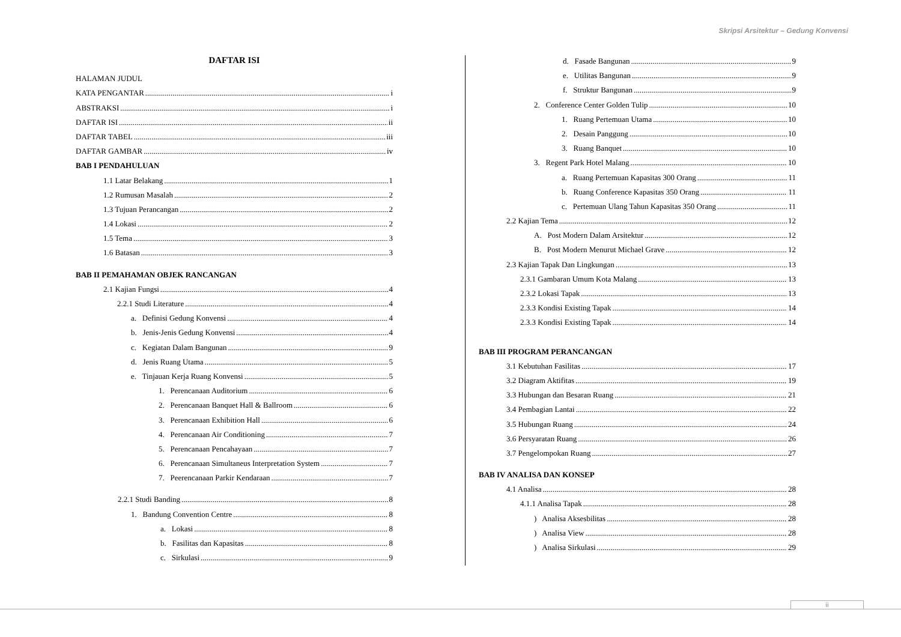Skripsi Arsitektur – Gedung Konvensi
DAFTAR ISI
HALAMAN JUDUL
KATA PENGANTAR i
ABSTRAKSI i
DAFTAR ISI ii
DAFTAR TABEL iii
DAFTAR GAMBAR iv
BAB I PENDAHULUAN
1.1 Latar Belakang 1
1.2 Rumusan Masalah 2
1.3 Tujuan Perancangan 2
1.4 Lokasi 2
1.5 Tema 3
1.6 Batasan 3
BAB II PEMAHAMAN OBJEK RANCANGAN
2.1 Kajian Fungsi 4
2.2.1 Studi Literature 4
a. Definisi Gedung Konvensi 4
b. Jenis-Jenis Gedung Konvensi 4
c. Kegiatan Dalam Bangunan 9
d. Jenis Ruang Utama 5
e. Tinjauan Kerja Ruang Konvensi 5
1. Perencanaan Auditorium 6
2. Perencanaan Banquet Hall & Ballroom 6
3. Perencanaan Exhibition Hall 6
4. Perencanaan Air Conditioning 7
5. Perencanaan Pencahayaan 7
6. Perencanaan Simultaneus Interpretation System 7
7. Peerencanaan Parkir Kendaraan 7
2.2.1 Studi Banding 8
1. Bandung Convention Centre 8
a. Lokasi 8
b. Fasilitas dan Kapasitas 8
c. Sirkulasi 9
d. Fasade Bangunan 9
e. Utilitas Bangunan 9
f. Struktur Bangunan 9
2. Conference Center Golden Tulip 10
1. Ruang Pertemuan Utama 10
2. Desain Panggung 10
3. Ruang Banquet 10
3. Regent Park Hotel Malang 10
a. Ruang Pertemuan Kapasitas 300 Orang 11
b. Ruang Conference Kapasitas 350 Orang 11
c. Pertemuan Ulang Tahun Kapasitas 350 Orang 11
2.2 Kajian Tema 12
A. Post Modern Dalam Arsitektur 12
B. Post Modern Menurut Michael Grave 12
2.3 Kajian Tapak Dan Lingkungan 13
2.3.1 Gambaran Umum Kota Malang 13
2.3.2 Lokasi Tapak 13
2.3.3 Kondisi Existing Tapak 14
2.3.3 Kondisi Existing Tapak 14
BAB III PROGRAM PERANCANGAN
3.1 Kebutuhan Fasilitas 17
3.2 Diagram Aktifitas 19
3.3 Hubungan dan Besaran Ruang 21
3.4 Pembagian Lantai 22
3.5 Hubungan Ruang 24
3.6 Persyaratan Ruang 26
3.7 Pengelompokan Ruang 27
BAB IV ANALISA DAN KONSEP
4.1 Analisa 28
4.1.1 Analisa Tapak 28
) Analisa Aksesbilitas 28
) Analisa View 28
) Analisa Sirkulasi 29
ii